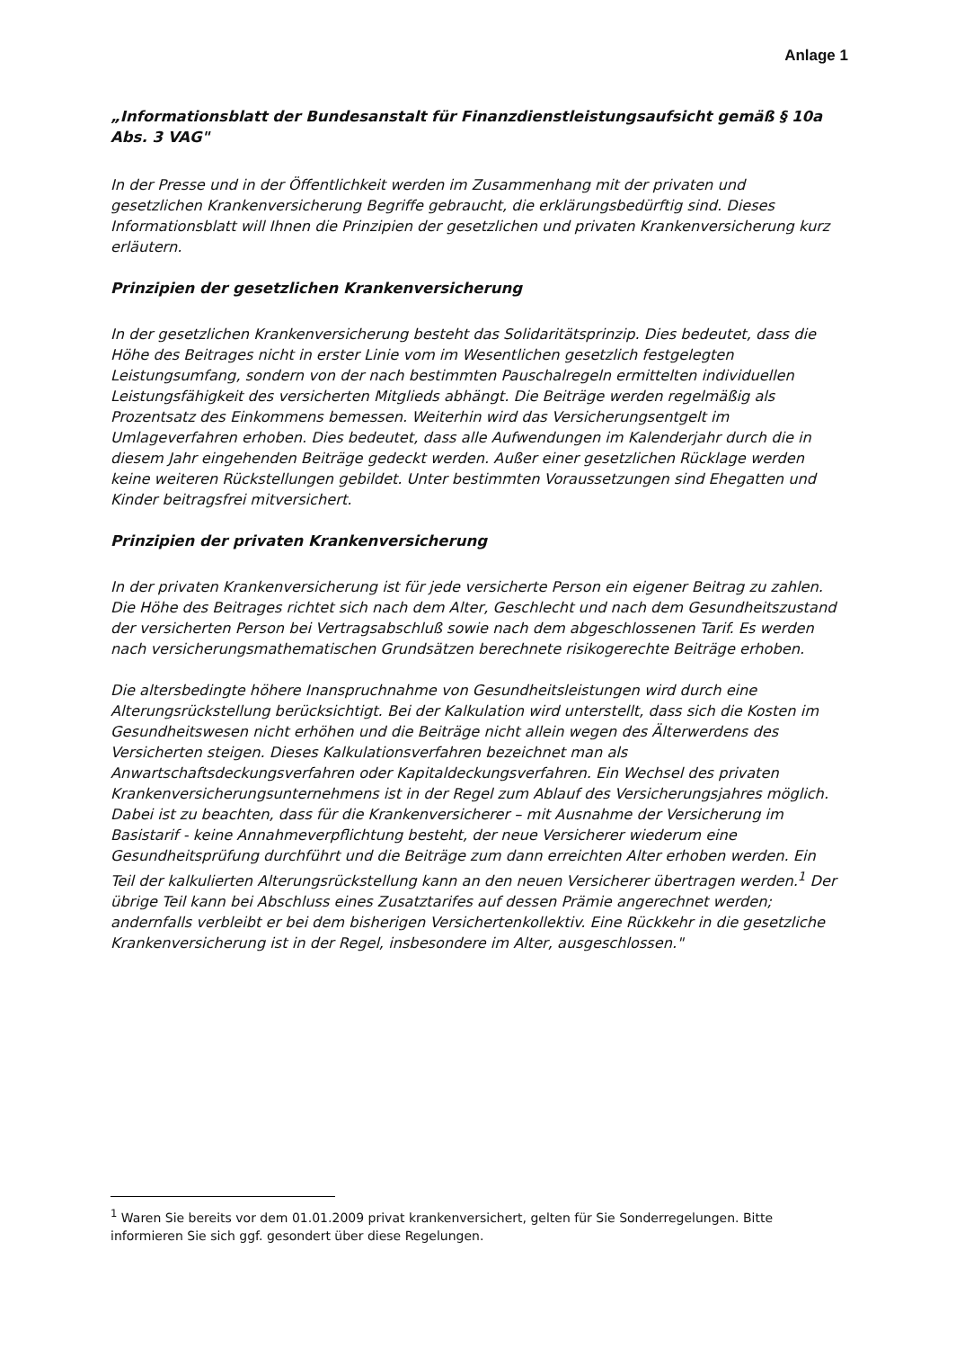Anlage 1
„Informationsblatt der Bundesanstalt für Finanzdienstleistungsaufsicht gemäß § 10a Abs. 3 VAG"
In der Presse und in der Öffentlichkeit werden im Zusammenhang mit der privaten und gesetzlichen Krankenversicherung Begriffe gebraucht, die erklärungsbedürftig sind. Dieses Informationsblatt will Ihnen die Prinzipien der gesetzlichen und privaten Krankenversicherung kurz erläutern.
Prinzipien der gesetzlichen Krankenversicherung
In der gesetzlichen Krankenversicherung besteht das Solidaritätsprinzip. Dies bedeutet, dass die Höhe des Beitrages nicht in erster Linie vom im Wesentlichen gesetzlich festgelegten Leistungsumfang, sondern von der nach bestimmten Pauschalregeln ermittelten individuellen Leistungsfähigkeit des versicherten Mitglieds abhängt. Die Beiträge werden regelmäßig als Prozentsatz des Einkommens bemessen. Weiterhin wird das Versicherungsentgelt im Umlageverfahren erhoben. Dies bedeutet, dass alle Aufwendungen im Kalenderjahr durch die in diesem Jahr eingehenden Beiträge gedeckt werden. Außer einer gesetzlichen Rücklage werden keine weiteren Rückstellungen gebildet. Unter bestimmten Voraussetzungen sind Ehegatten und Kinder beitragsfrei mitversichert.
Prinzipien der privaten Krankenversicherung
In der privaten Krankenversicherung ist für jede versicherte Person ein eigener Beitrag zu zahlen. Die Höhe des Beitrages richtet sich nach dem Alter, Geschlecht und nach dem Gesundheitszustand der versicherten Person bei Vertragsabschluß sowie nach dem abgeschlossenen Tarif. Es werden nach versicherungsmathematischen Grundsätzen berechnete risikogerechte Beiträge erhoben.
Die altersbedingte höhere Inanspruchnahme von Gesundheitsleistungen wird durch eine Alterungsrückstellung berücksichtigt. Bei der Kalkulation wird unterstellt, dass sich die Kosten im Gesundheitswesen nicht erhöhen und die Beiträge nicht allein wegen des Älterwerdens des Versicherten steigen. Dieses Kalkulationsverfahren bezeichnet man als Anwartschaftsdeckungsverfahren oder Kapitaldeckungsverfahren. Ein Wechsel des privaten Krankenversicherungsunternehmens ist in der Regel zum Ablauf des Versicherungsjahres möglich. Dabei ist zu beachten, dass für die Krankenversicherer – mit Ausnahme der Versicherung im Basistarif - keine Annahmeverpflichtung besteht, der neue Versicherer wiederum eine Gesundheitsprüfung durchführt und die Beiträge zum dann erreichten Alter erhoben werden. Ein Teil der kalkulierten Alterungsrückstellung kann an den neuen Versicherer übertragen werden.<sup>1</sup> Der übrige Teil kann bei Abschluss eines Zusatztarifes auf dessen Prämie angerechnet werden; andernfalls verbleibt er bei dem bisherigen Versichertenkollektiv. Eine Rückkehr in die gesetzliche Krankenversicherung ist in der Regel, insbesondere im Alter, ausgeschlossen."
<sup>1</sup> Waren Sie bereits vor dem 01.01.2009 privat krankenversichert, gelten für Sie Sonderregelungen. Bitte informieren Sie sich ggf. gesondert über diese Regelungen.